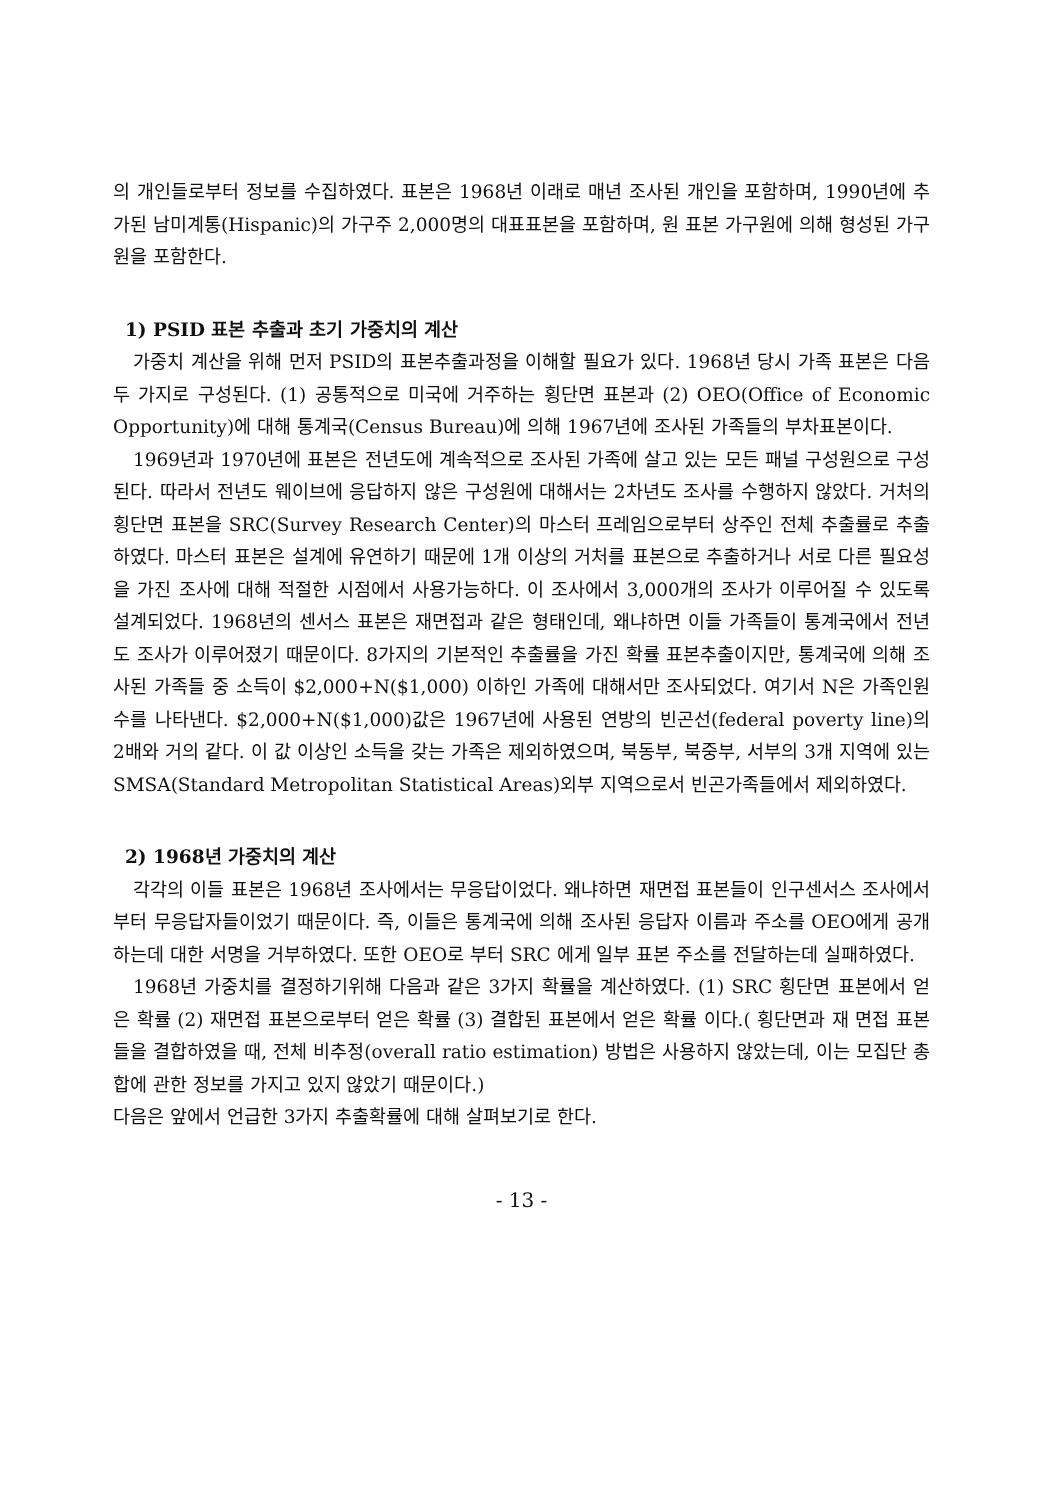의 개인들로부터 정보를 수집하였다. 표본은 1968년 이래로 매년 조사된 개인을 포함하며, 1990년에 추가된 남미계통(Hispanic)의 가구주 2,000명의 대표표본을 포함하며, 원 표본 가구원에 의해 형성된 가구원을 포함한다.
1) PSID 표본 추출과 초기 가중치의 계산
가중치 계산을 위해 먼저 PSID의 표본추출과정을 이해할 필요가 있다. 1968년 당시 가족 표본은 다음 두 가지로 구성된다. (1) 공통적으로 미국에 거주하는 횡단면 표본과 (2) OEO(Office of Economic Opportunity)에 대해 통계국(Census Bureau)에 의해 1967년에 조사된 가족들의 부차표본이다.
1969년과 1970년에 표본은 전년도에 계속적으로 조사된 가족에 살고 있는 모든 패널 구성원으로 구성된다. 따라서 전년도 웨이브에 응답하지 않은 구성원에 대해서는 2차년도 조사를 수행하지 않았다. 거처의 횡단면 표본을 SRC(Survey Research Center)의 마스터 프레임으로부터 상주인 전체 추출률로 추출하였다. 마스터 표본은 설계에 유연하기 때문에 1개 이상의 거처를 표본으로 추출하거나 서로 다른 필요성을 가진 조사에 대해 적절한 시점에서 사용가능하다. 이 조사에서 3,000개의 조사가 이루어질 수 있도록 설계되었다. 1968년의 센서스 표본은 재면접과 같은 형태인데, 왜냐하면 이들 가족들이 통계국에서 전년도 조사가 이루어졌기 때문이다. 8가지의 기본적인 추출률을 가진 확률 표본추출이지만, 통계국에 의해 조사된 가족들 중 소득이 $2,000+N($1,000) 이하인 가족에 대해서만 조사되었다. 여기서 N은 가족인원수를 나타낸다. $2,000+N($1,000)값은 1967년에 사용된 연방의 빈곤선(federal poverty line)의 2배와 거의 같다. 이 값 이상인 소득을 갖는 가족은 제외하였으며, 북동부, 북중부, 서부의 3개 지역에 있는 SMSA(Standard Metropolitan Statistical Areas)외부 지역으로서 빈곤가족들에서 제외하였다.
2) 1968년 가중치의 계산
각각의 이들 표본은 1968년 조사에서는 무응답이었다. 왜냐하면 재면접 표본들이 인구센서스 조사에서부터 무응답자들이었기 때문이다. 즉, 이들은 통계국에 의해 조사된 응답자 이름과 주소를 OEO에게 공개하는데 대한 서명을 거부하였다. 또한 OEO로 부터 SRC 에게 일부 표본 주소를 전달하는데 실패하였다.
1968년 가중치를 결정하기위해 다음과 같은 3가지 확률을 계산하였다. (1) SRC 횡단면 표본에서 얻은 확률 (2) 재면접 표본으로부터 얻은 확률 (3) 결합된 표본에서 얻은 확률 이다.( 횡단면과 재 면접 표본들을 결합하였을 때, 전체 비추정(overall ratio estimation) 방법은 사용하지 않았는데, 이는 모집단 총합에 관한 정보를 가지고 있지 않았기 때문이다.)
다음은 앞에서 언급한 3가지 추출확률에 대해 살펴보기로 한다.
- 13 -